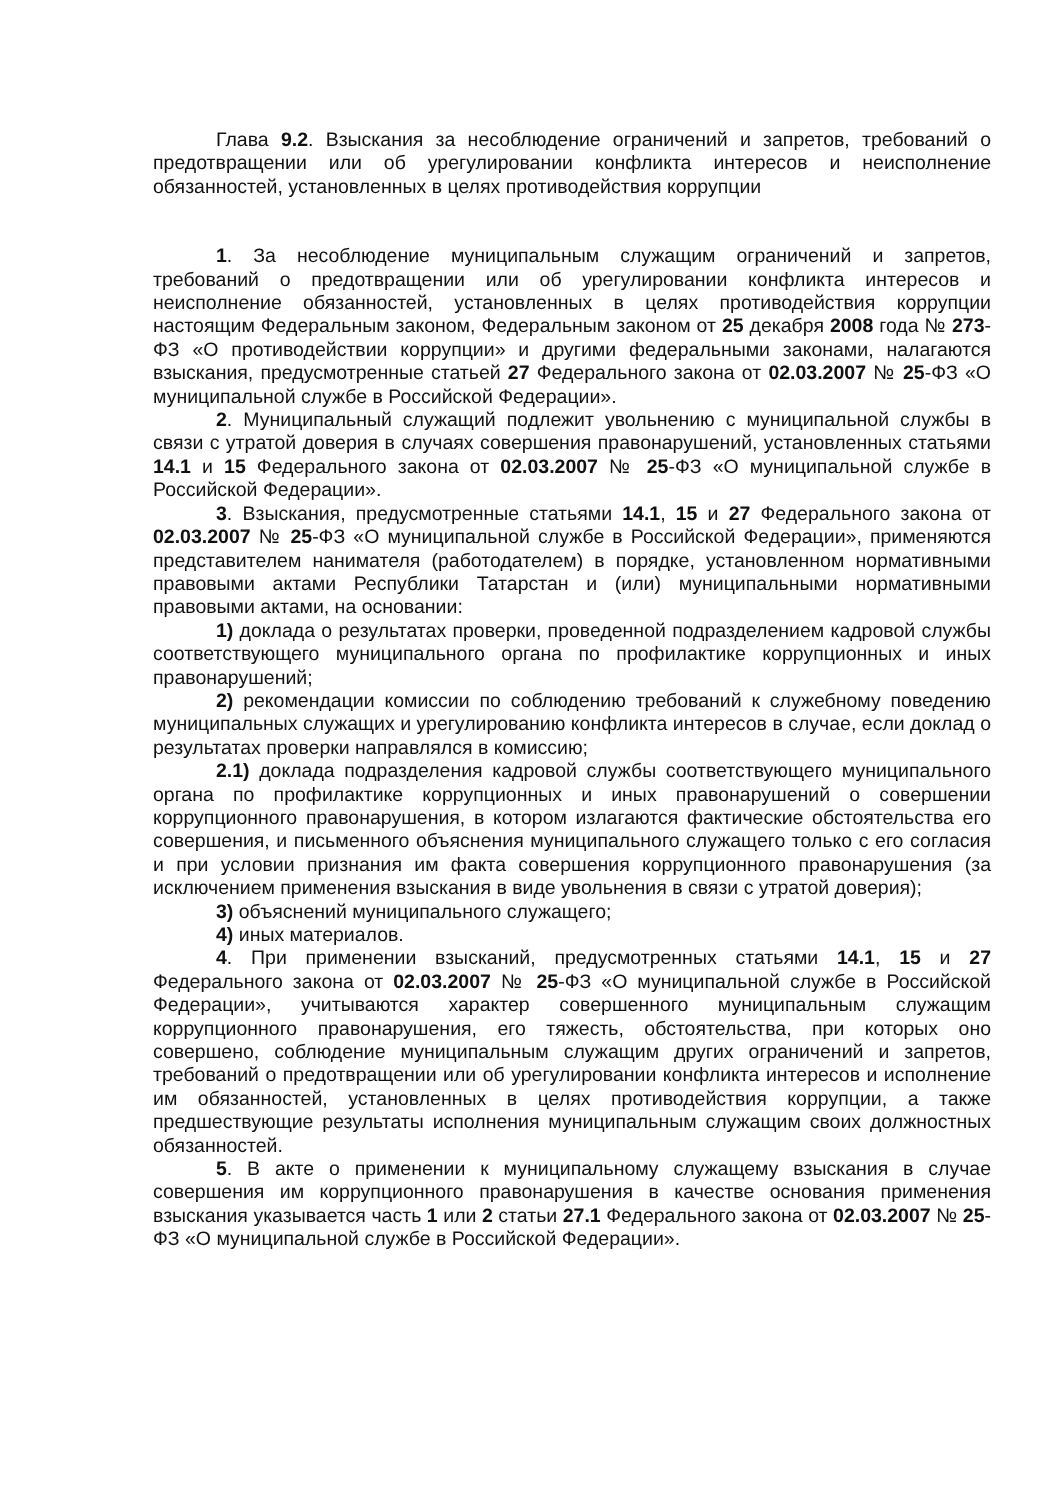Глава 9.2. Взыскания за несоблюдение ограничений и запретов, требований о предотвращении или об урегулировании конфликта интересов и неисполнение обязанностей, установленных в целях противодействия коррупции
1. За несоблюдение муниципальным служащим ограничений и запретов, требований о предотвращении или об урегулировании конфликта интересов и неисполнение обязанностей, установленных в целях противодействия коррупции настоящим Федеральным законом, Федеральным законом от 25 декабря 2008 года № 273-ФЗ «О противодействии коррупции» и другими федеральными законами, налагаются взыскания, предусмотренные статьей 27 Федерального закона от 02.03.2007 № 25-ФЗ «О муниципальной службе в Российской Федерации».
2. Муниципальный служащий подлежит увольнению с муниципальной службы в связи с утратой доверия в случаях совершения правонарушений, установленных статьями 14.1 и 15 Федерального закона от 02.03.2007 № 25-ФЗ «О муниципальной службе в Российской Федерации».
3. Взыскания, предусмотренные статьями 14.1, 15 и 27 Федерального закона от 02.03.2007 № 25-ФЗ «О муниципальной службе в Российской Федерации», применяются представителем нанимателя (работодателем) в порядке, установленном нормативными правовыми актами Республики Татарстан и (или) муниципальными нормативными правовыми актами, на основании:
1) доклада о результатах проверки, проведенной подразделением кадровой службы соответствующего муниципального органа по профилактике коррупционных и иных правонарушений;
2) рекомендации комиссии по соблюдению требований к служебному поведению муниципальных служащих и урегулированию конфликта интересов в случае, если доклад о результатах проверки направлялся в комиссию;
2.1) доклада подразделения кадровой службы соответствующего муниципального органа по профилактике коррупционных и иных правонарушений о совершении коррупционного правонарушения, в котором излагаются фактические обстоятельства его совершения, и письменного объяснения муниципального служащего только с его согласия и при условии признания им факта совершения коррупционного правонарушения (за исключением применения взыскания в виде увольнения в связи с утратой доверия);
3) объяснений муниципального служащего;
4) иных материалов.
4. При применении взысканий, предусмотренных статьями 14.1, 15 и 27 Федерального закона от 02.03.2007 № 25-ФЗ «О муниципальной службе в Российской Федерации», учитываются характер совершенного муниципальным служащим коррупционного правонарушения, его тяжесть, обстоятельства, при которых оно совершено, соблюдение муниципальным служащим других ограничений и запретов, требований о предотвращении или об урегулировании конфликта интересов и исполнение им обязанностей, установленных в целях противодействия коррупции, а также предшествующие результаты исполнения муниципальным служащим своих должностных обязанностей.
5. В акте о применении к муниципальному служащему взыскания в случае совершения им коррупционного правонарушения в качестве основания применения взыскания указывается часть 1 или 2 статьи 27.1 Федерального закона от 02.03.2007 № 25-ФЗ «О муниципальной службе в Российской Федерации».